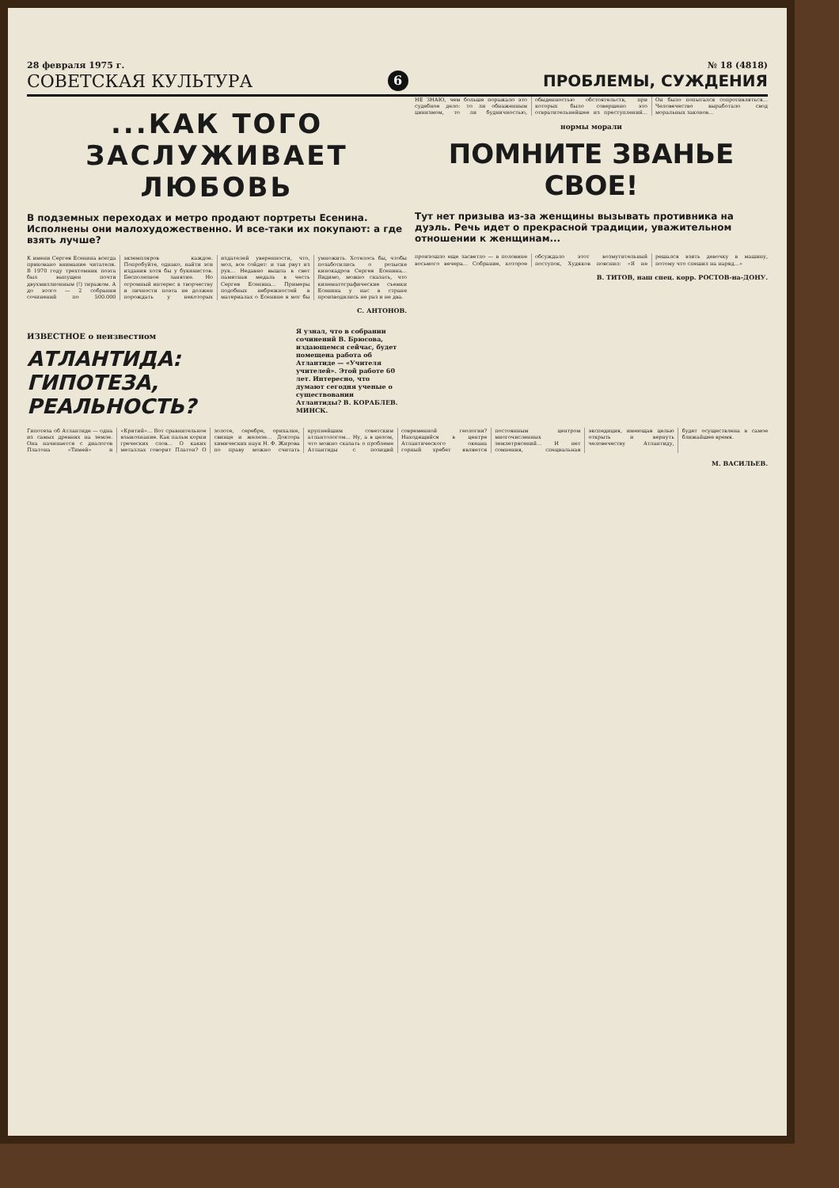28 февраля 1975 г. № 18 (4818)
СОВЕТСКАЯ КУЛЬТУРА 6 ПРОБЛЕМЫ, СУЖДЕНИЯ
...КАК ТОГО ЗАСЛУЖИВАЕТ ЛЮБОВЬ
В подземных переходах и метро продают портреты Есенина. Исполнены они малохудожественно. И все-таки их покупают: а где взять лучше?
К имени Сергея Есенина всегда приковано внимание читателя. В 1970 году трехтомник поэта был выпущен почти двухмиллионным (!) тиражом. А до этого — 2 собрания сочинений по 500.000 экземпляров каждое. Попробуйте, однако, найти эти издания хотя бы у букинистов. Бесполезное занятие. Но огромный интерес к творчеству и личности поэта не должен порождать у некоторых издателей уверенности, что, мол, все сойдет: и так рвут из рук... Недавно вышла в свет памятная медаль в честь Сергея Есенина... Примеры подобных небрежностей в материалах о Есенине я мог бы умножить. Хотелось бы, чтобы позаботились о розыске кинокадров Сергея Есенина... Видимо, можно сказать, что кинематографические съемки Есенина у нас в стране производились не раз и не два.
С. АНТОНОВ.
НЕ ЗНАЮ, чем больше поражало это судебное дело: то ли обнаженным цинизмом, то ли будничностью, обыденностью обстоятельств, при которых было совершено это отвратительнейшее из преступлений... Он было попытался сопротивляться... Человечество выработало свод моральных законов...
нормы морали
ПОМНИТЕ ЗВАНЬЕ СВОЕ!
Тут нет призыва из-за женщины вызывать противника на дуэль. Речь идет о прекрасной традиции, уважительном отношении к женщинам...
произошло еще засветло — в половине восьмого вечера... Собрание, которое обсуждало этот возмутительный поступок, Худяков пояснил: «Я не решался взять девочку в машину, потому что спешил на наряд...»
В. ТИТОВ, наш спец. корр. РОСТОВ-на-ДОНУ.
ИЗВЕСТНОЕ о неизвестном
АТЛАНТИДА: ГИПОТЕЗА, РЕАЛЬНОСТЬ?
Я узнал, что в собрании сочинений В. Брюсова, издающемся сейчас, будет помещена работа об Атлантиде — «Учителя учителей». Этой работе 60 лет. Интересно, что думают сегодня ученые о существовании Атлантиды? В. КОРАБЛЕВ. МИНСК.
Гипотеза об Атлантиде — одна из самых древних на земле. Она начинается с диалогов Платона «Тимей» и «Критий»... Вот сравнительное языкознание. Как пальм корни греческих слов... О каких металлах говорит Платон? О золоте, серебре, орихалке, свинце и железе... Доктора химических наук Н. Ф. Жирова по праву можно считать крупнейшим советским атлантологом... Ну, а в целом, что можно сказать о проблеме Атлантиды с позиций современной геологии? Находящийся в центре Атлантического океана горный хребет является постоянным центром многочисленных землетрясений... И нет сомнения, специальная экспедиция, имеющая целью открыть и вернуть человечеству Атлантиду, будет осуществлена в самое ближайшее время.
М. ВАСИЛЬЕВ.